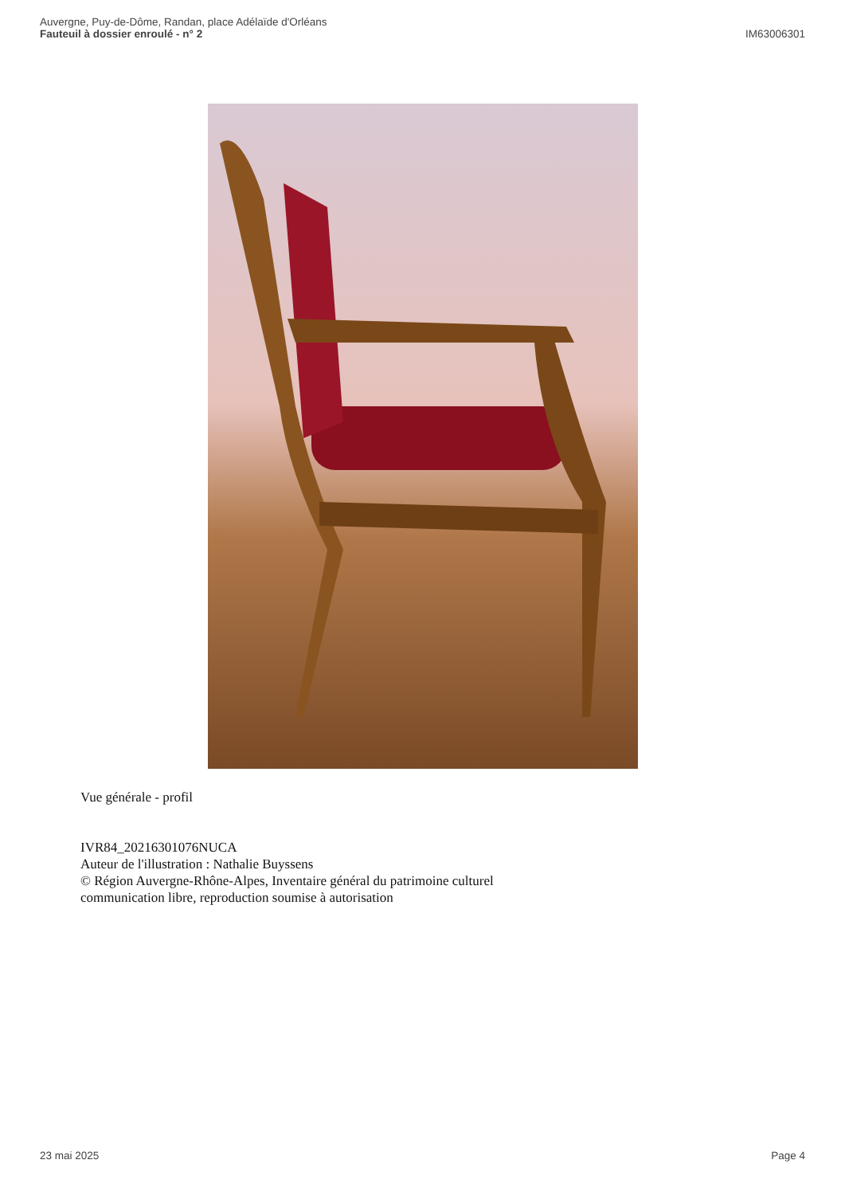Auvergne, Puy-de-Dôme, Randan, place Adélaïde d'Orléans
Fauteuil à dossier enroulé - n° 2
IM63006301
Vue générale - profil
IVR84_20216301076NUCA
Auteur de l'illustration : Nathalie Buyssens
© Région Auvergne-Rhône-Alpes, Inventaire général du patrimoine culturel
communication libre, reproduction soumise à autorisation
23 mai 2025 Page 4